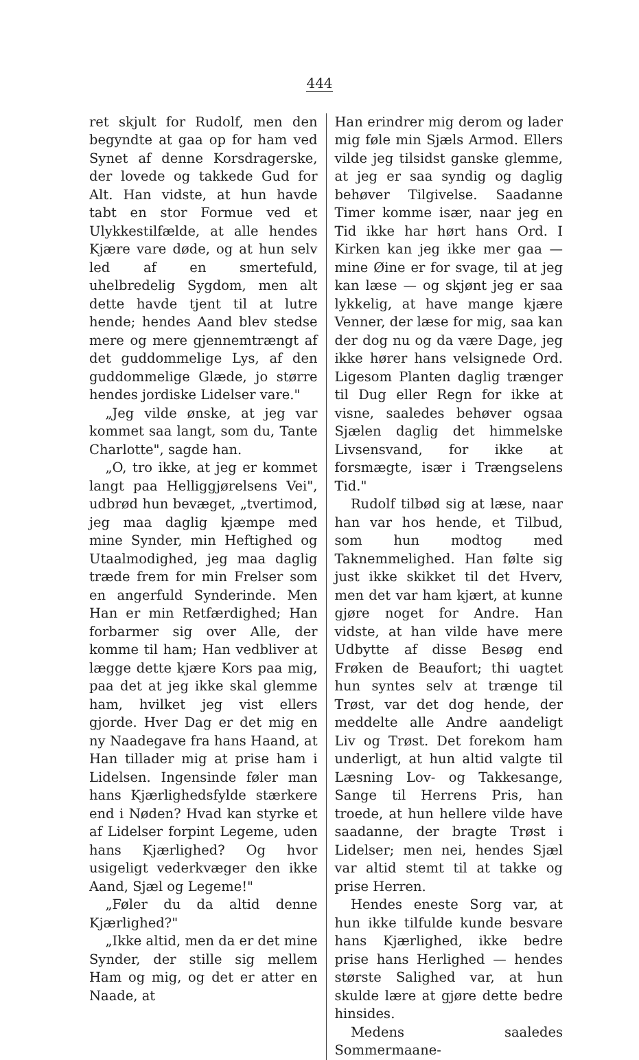444
ret skjult for Rudolf, men den begyndte at gaa op for ham ved Synet af denne Korsdragerske, der lovede og takkede Gud for Alt. Han vidste, at hun havde tabt en stor Formue ved et Ulykkestilfælde, at alle hendes Kjære vare døde, og at hun selv led af en smertefuld, uhelbredelig Sygdom, men alt dette havde tjent til at lutre hende; hendes Aand blev stedse mere og mere gjennemtrængt af det guddommelige Lys, af den guddommelige Glæde, jo større hendes jordiske Lidelser vare."
„Jeg vilde ønske, at jeg var kommet saa langt, som du, Tante Charlotte", sagde han.
„O, tro ikke, at jeg er kommet langt paa Helliggjørelsens Vei", udbrød hun bevæget, „tvertimod, jeg maa daglig kjæmpe med mine Synder, min Heftighed og Utaalmodighed, jeg maa daglig træde frem for min Frelser som en angerfuld Synderinde. Men Han er min Retfærdighed; Han forbarmer sig over Alle, der komme til ham; Han vedbliver at lægge dette kjære Kors paa mig, paa det at jeg ikke skal glemme ham, hvilket jeg vist ellers gjorde. Hver Dag er det mig en ny Naadegave fra hans Haand, at Han tillader mig at prise ham i Lidelsen. Ingensinde føler man hans Kjærlighedsfylde stærkere end i Nøden? Hvad kan styrke et af Lidelser forpint Legeme, uden hans Kjærlighed? Og hvor usigeligt vederkvæger den ikke Aand, Sjæl og Legeme!"
„Føler du da altid denne Kjærlighed?"
„Ikke altid, men da er det mine Synder, der stille sig mellem Ham og mig, og det er atter en Naade, at
Han erindrer mig derom og lader mig føle min Sjæls Armod. Ellers vilde jeg tilsidst ganske glemme, at jeg er saa syndig og daglig behøver Tilgivelse. Saadanne Timer komme især, naar jeg en Tid ikke har hørt hans Ord. I Kirken kan jeg ikke mer gaa — mine Øine er for svage, til at jeg kan læse — og skjønt jeg er saa lykkelig, at have mange kjære Venner, der læse for mig, saa kan der dog nu og da være Dage, jeg ikke hører hans velsignede Ord. Ligesom Planten daglig trænger til Dug eller Regn for ikke at visne, saaledes behøver ogsaa Sjælen daglig det himmelske Livsensvand, for ikke at forsmægte, især i Trængselens Tid."
Rudolf tilbød sig at læse, naar han var hos hende, et Tilbud, som hun modtog med Taknemmelighed. Han følte sig just ikke skikket til det Hverv, men det var ham kjært, at kunne gjøre noget for Andre. Han vidste, at han vilde have mere Udbytte af disse Besøg end Frøken de Beaufort; thi uagtet hun syntes selv at trænge til Trøst, var det dog hende, der meddelte alle Andre aandeligt Liv og Trøst. Det forekom ham underligt, at hun altid valgte til Læsning Lov- og Takkesange, Sange til Herrens Pris, han troede, at hun hellere vilde have saadanne, der bragte Trøst i Lidelser; men nei, hendes Sjæl var altid stemt til at takke og prise Herren.
Hendes eneste Sorg var, at hun ikke tilfulde kunde besvare hans Kjærlighed, ikke bedre prise hans Herlighed — hendes største Salighed var, at hun skulde lære at gjøre dette bedre hinsides.
Medens saaledes Sommermaane-